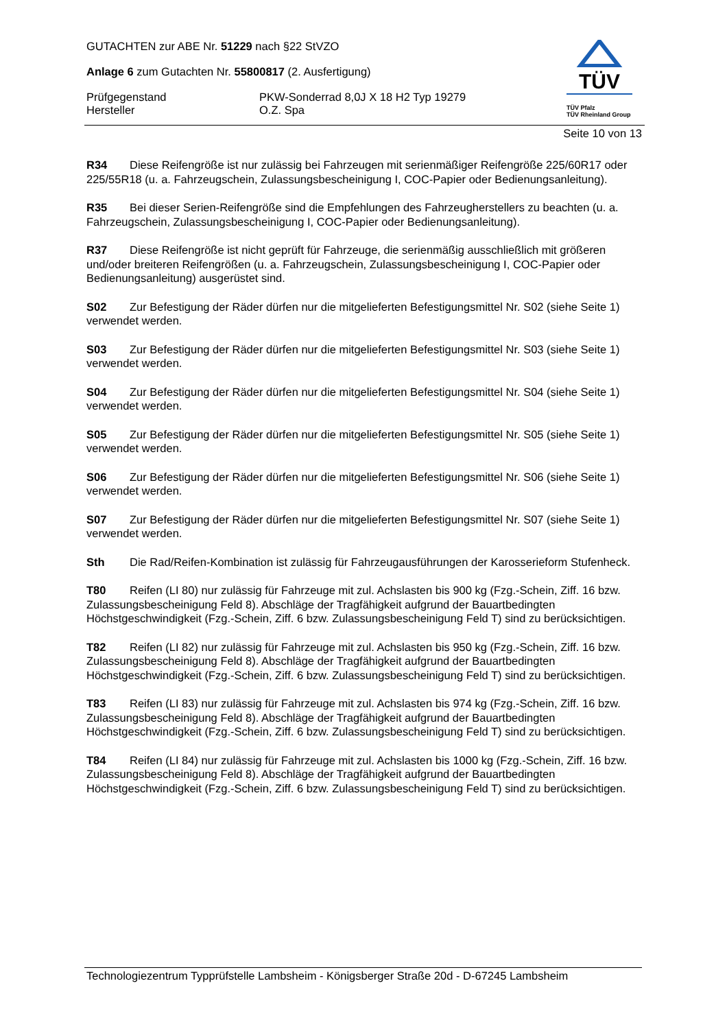GUTACHTEN zur ABE Nr. 51229 nach §22 StVZO
Anlage 6 zum Gutachten Nr. 55800817 (2. Ausfertigung)
Prüfgegenstand PKW-Sonderrad 8,0J X 18 H2 Typ 19279
Hersteller O.Z. Spa
TÜV
TÜV Pfalz
TÜV Rheinland Group
Seite 10 von 13
R34 Diese Reifengröße ist nur zulässig bei Fahrzeugen mit serienmäßiger Reifengröße 225/60R17 oder 225/55R18 (u. a. Fahrzeugschein, Zulassungsbescheinigung I, COC-Papier oder Bedienungsanleitung).
R35 Bei dieser Serien-Reifengröße sind die Empfehlungen des Fahrzeugherstellers zu beachten (u. a. Fahrzeugschein, Zulassungsbescheinigung I, COC-Papier oder Bedienungsanleitung).
R37 Diese Reifengröße ist nicht geprüft für Fahrzeuge, die serienmäßig ausschließlich mit größeren und/oder breiteren Reifengrößen (u. a. Fahrzeugschein, Zulassungsbescheinigung I, COC-Papier oder Bedienungsanleitung) ausgerüstet sind.
S02 Zur Befestigung der Räder dürfen nur die mitgelieferten Befestigungsmittel Nr. S02 (siehe Seite 1) verwendet werden.
S03 Zur Befestigung der Räder dürfen nur die mitgelieferten Befestigungsmittel Nr. S03 (siehe Seite 1) verwendet werden.
S04 Zur Befestigung der Räder dürfen nur die mitgelieferten Befestigungsmittel Nr. S04 (siehe Seite 1) verwendet werden.
S05 Zur Befestigung der Räder dürfen nur die mitgelieferten Befestigungsmittel Nr. S05 (siehe Seite 1) verwendet werden.
S06 Zur Befestigung der Räder dürfen nur die mitgelieferten Befestigungsmittel Nr. S06 (siehe Seite 1) verwendet werden.
S07 Zur Befestigung der Räder dürfen nur die mitgelieferten Befestigungsmittel Nr. S07 (siehe Seite 1) verwendet werden.
Sth Die Rad/Reifen-Kombination ist zulässig für Fahrzeugausführungen der Karosserieform Stufenheck.
T80 Reifen (LI 80) nur zulässig für Fahrzeuge mit zul. Achslasten bis 900 kg (Fzg.-Schein, Ziff. 16 bzw. Zulassungsbescheinigung Feld 8). Abschläge der Tragfähigkeit aufgrund der Bauartbedingten Höchstgeschwindigkeit (Fzg.-Schein, Ziff. 6 bzw. Zulassungsbescheinigung Feld T) sind zu berücksichtigen.
T82 Reifen (LI 82) nur zulässig für Fahrzeuge mit zul. Achslasten bis 950 kg (Fzg.-Schein, Ziff. 16 bzw. Zulassungsbescheinigung Feld 8). Abschläge der Tragfähigkeit aufgrund der Bauartbedingten Höchstgeschwindigkeit (Fzg.-Schein, Ziff. 6 bzw. Zulassungsbescheinigung Feld T) sind zu berücksichtigen.
T83 Reifen (LI 83) nur zulässig für Fahrzeuge mit zul. Achslasten bis 974 kg (Fzg.-Schein, Ziff. 16 bzw. Zulassungsbescheinigung Feld 8). Abschläge der Tragfähigkeit aufgrund der Bauartbedingten Höchstgeschwindigkeit (Fzg.-Schein, Ziff. 6 bzw. Zulassungsbescheinigung Feld T) sind zu berücksichtigen.
T84 Reifen (LI 84) nur zulässig für Fahrzeuge mit zul. Achslasten bis 1000 kg (Fzg.-Schein, Ziff. 16 bzw. Zulassungsbescheinigung Feld 8). Abschläge der Tragfähigkeit aufgrund der Bauartbedingten Höchstgeschwindigkeit (Fzg.-Schein, Ziff. 6 bzw. Zulassungsbescheinigung Feld T) sind zu berücksichtigen.
Technologiezentrum Typprüfstelle Lambsheim - Königsberger Straße 20d - D-67245 Lambsheim